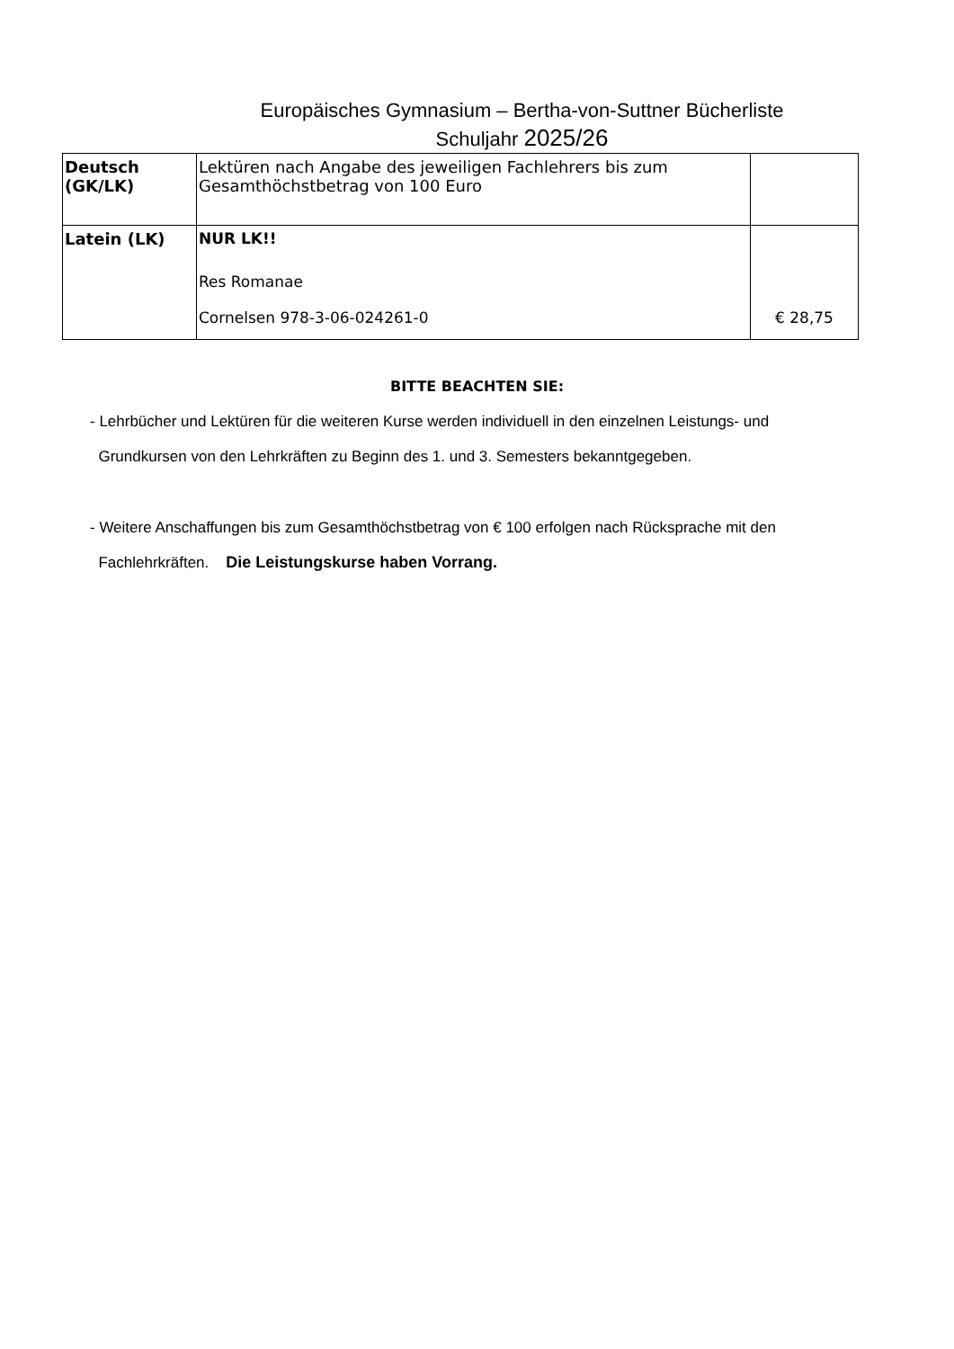Europäisches Gymnasium – Bertha-von-Suttner Bücherliste
Schuljahr 2025/26
| Deutsch (GK/LK) | Lektüren nach Angabe des jeweiligen Fachlehrers bis zum Gesamthöchstbetrag von 100 Euro | |
| Latein (LK) | NUR LK!! Res Romanae Cornelsen 978-3-06-024261-0 | € 28,75 |
BITTE BEACHTEN SIE:
- Lehrbücher und Lektüren für die weiteren Kurse werden individuell in den einzelnen Leistungs- und
Grundkursen von den Lehrkräften zu Beginn des 1. und 3. Semesters bekanntgegeben.
- Weitere Anschaffungen bis zum Gesamthöchstbetrag von € 100 erfolgen nach Rücksprache mit den
Fachlehrkräften. Die Leistungskurse haben Vorrang.